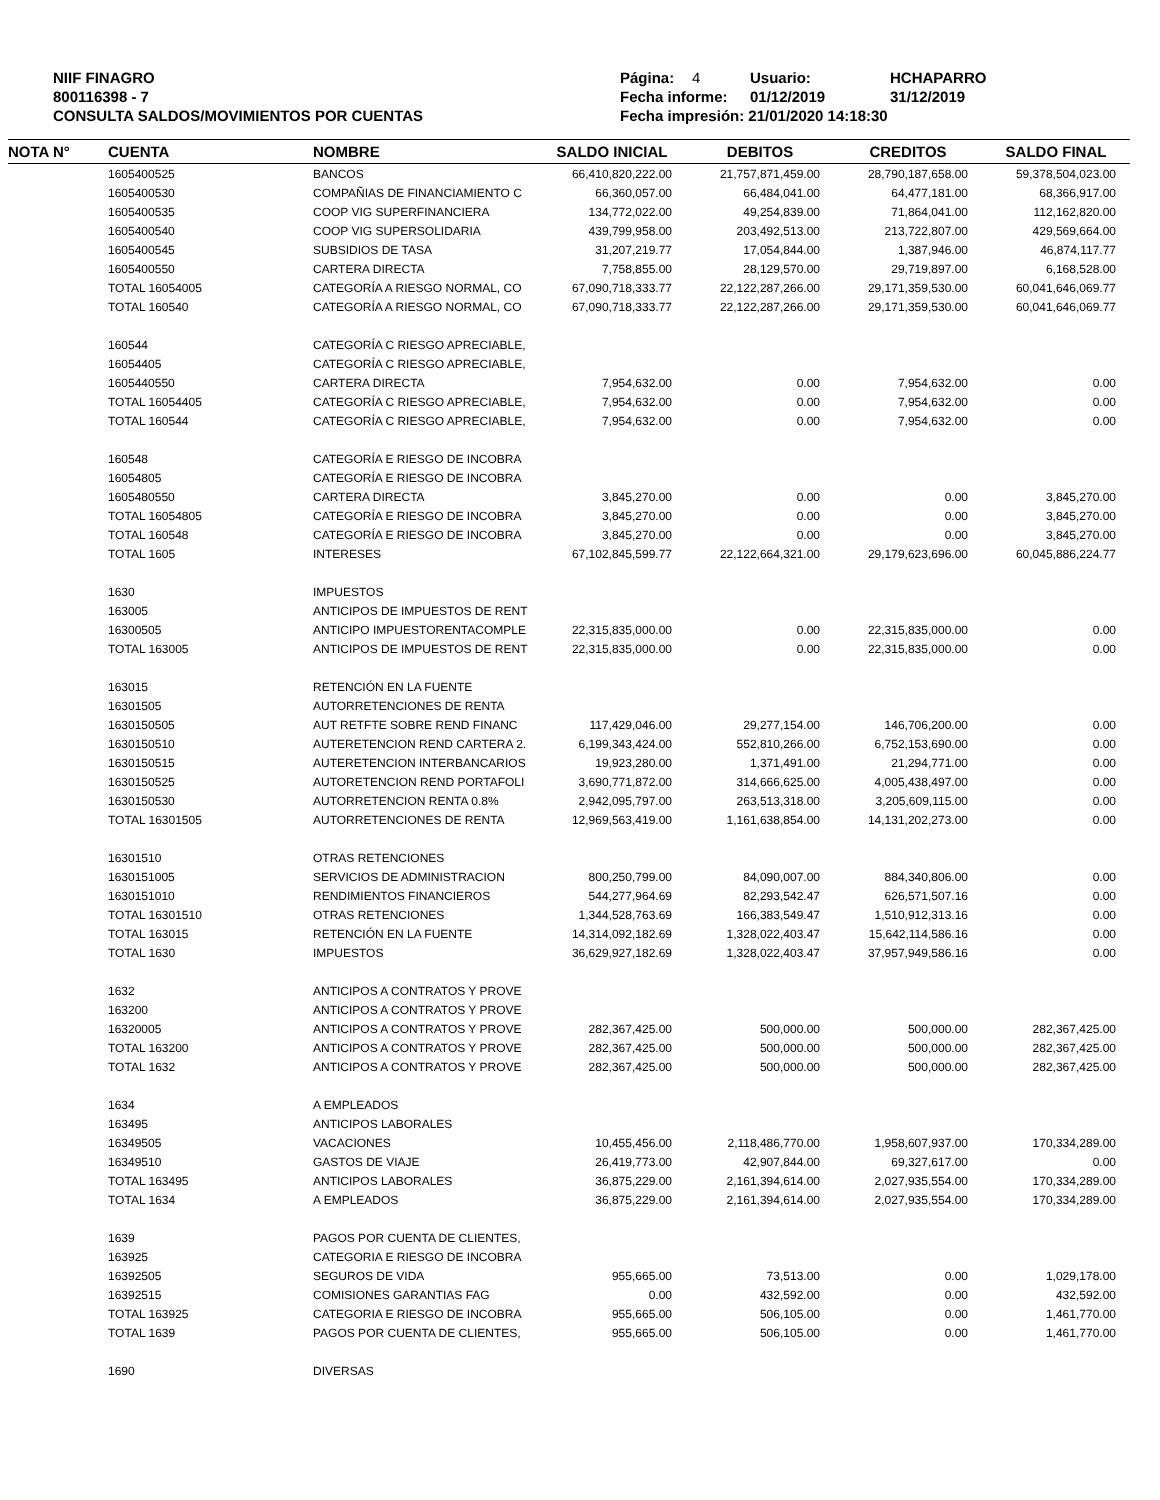NIIF FINAGRO
800116398 - 7
CONSULTA SALDOS/MOVIMIENTOS POR CUENTAS
Página: 4 Usuario: HCHAPARRO
Fecha informe: 01/12/2019 31/12/2019
Fecha impresión: 21/01/2020 14:18:30
| NOTA N° | CUENTA | NOMBRE | SALDO INICIAL | DEBITOS | CREDITOS | SALDO FINAL |
| --- | --- | --- | --- | --- | --- | --- |
| | 1605400525 | BANCOS | 66,410,820,222.00 | 21,757,871,459.00 | 28,790,187,658.00 | 59,378,504,023.00 |
| | 1605400530 | COMPAÑIAS DE FINANCIAMIENTO C | 66,360,057.00 | 66,484,041.00 | 64,477,181.00 | 68,366,917.00 |
| | 1605400535 | COOP VIG SUPERFINANCIERA | 134,772,022.00 | 49,254,839.00 | 71,864,041.00 | 112,162,820.00 |
| | 1605400540 | COOP VIG SUPERSOLIDARIA | 439,799,958.00 | 203,492,513.00 | 213,722,807.00 | 429,569,664.00 |
| | 1605400545 | SUBSIDIOS DE TASA | 31,207,219.77 | 17,054,844.00 | 1,387,946.00 | 46,874,117.77 |
| | 1605400550 | CARTERA DIRECTA | 7,758,855.00 | 28,129,570.00 | 29,719,897.00 | 6,168,528.00 |
| | TOTAL 16054005 | CATEGORÍA A RIESGO NORMAL, CO | 67,090,718,333.77 | 22,122,287,266.00 | 29,171,359,530.00 | 60,041,646,069.77 |
| | TOTAL 160540 | CATEGORÍA A RIESGO NORMAL, CO | 67,090,718,333.77 | 22,122,287,266.00 | 29,171,359,530.00 | 60,041,646,069.77 |
| | 160544 | CATEGORÍA C RIESGO APRECIABLE, | | | | |
| | 16054405 | CATEGORÍA C RIESGO APRECIABLE, | | | | |
| | 1605440550 | CARTERA DIRECTA | 7,954,632.00 | 0.00 | 7,954,632.00 | 0.00 |
| | TOTAL 16054405 | CATEGORÍA C RIESGO APRECIABLE, | 7,954,632.00 | 0.00 | 7,954,632.00 | 0.00 |
| | TOTAL 160544 | CATEGORÍA C RIESGO APRECIABLE, | 7,954,632.00 | 0.00 | 7,954,632.00 | 0.00 |
| | 160548 | CATEGORÍA E RIESGO DE INCOBRA | | | | |
| | 16054805 | CATEGORÍA E RIESGO DE INCOBRA | | | | |
| | 1605480550 | CARTERA DIRECTA | 3,845,270.00 | 0.00 | 0.00 | 3,845,270.00 |
| | TOTAL 16054805 | CATEGORÍA E RIESGO DE INCOBRA | 3,845,270.00 | 0.00 | 0.00 | 3,845,270.00 |
| | TOTAL 160548 | CATEGORÍA E RIESGO DE INCOBRA | 3,845,270.00 | 0.00 | 0.00 | 3,845,270.00 |
| | TOTAL 1605 | INTERESES | 67,102,845,599.77 | 22,122,664,321.00 | 29,179,623,696.00 | 60,045,886,224.77 |
| | 1630 | IMPUESTOS | | | | |
| | 163005 | ANTICIPOS DE IMPUESTOS DE RENT | | | | |
| | 16300505 | ANTICIPO IMPUESTORENTACOMPLE | 22,315,835,000.00 | 0.00 | 22,315,835,000.00 | 0.00 |
| | TOTAL 163005 | ANTICIPOS DE IMPUESTOS DE RENT | 22,315,835,000.00 | 0.00 | 22,315,835,000.00 | 0.00 |
| | 163015 | RETENCIÓN EN LA FUENTE | | | | |
| | 16301505 | AUTORRETENCIONES DE RENTA | | | | |
| | 1630150505 | AUT RETFTE SOBRE REND FINANC | 117,429,046.00 | 29,277,154.00 | 146,706,200.00 | 0.00 |
| | 1630150510 | AUTERETENCION REND CARTERA 2. | 6,199,343,424.00 | 552,810,266.00 | 6,752,153,690.00 | 0.00 |
| | 1630150515 | AUTERETENCION INTERBANCARIOS | 19,923,280.00 | 1,371,491.00 | 21,294,771.00 | 0.00 |
| | 1630150525 | AUTORETENCION REND PORTAFOLI | 3,690,771,872.00 | 314,666,625.00 | 4,005,438,497.00 | 0.00 |
| | 1630150530 | AUTORRETENCION RENTA 0.8% | 2,942,095,797.00 | 263,513,318.00 | 3,205,609,115.00 | 0.00 |
| | TOTAL 16301505 | AUTORRETENCIONES DE RENTA | 12,969,563,419.00 | 1,161,638,854.00 | 14,131,202,273.00 | 0.00 |
| | 16301510 | OTRAS RETENCIONES | | | | |
| | 1630151005 | SERVICIOS DE ADMINISTRACION | 800,250,799.00 | 84,090,007.00 | 884,340,806.00 | 0.00 |
| | 1630151010 | RENDIMIENTOS FINANCIEROS | 544,277,964.69 | 82,293,542.47 | 626,571,507.16 | 0.00 |
| | TOTAL 16301510 | OTRAS RETENCIONES | 1,344,528,763.69 | 166,383,549.47 | 1,510,912,313.16 | 0.00 |
| | TOTAL 163015 | RETENCIÓN EN LA FUENTE | 14,314,092,182.69 | 1,328,022,403.47 | 15,642,114,586.16 | 0.00 |
| | TOTAL 1630 | IMPUESTOS | 36,629,927,182.69 | 1,328,022,403.47 | 37,957,949,586.16 | 0.00 |
| | 1632 | ANTICIPOS A CONTRATOS Y PROVE | | | | |
| | 163200 | ANTICIPOS A CONTRATOS Y PROVE | | | | |
| | 16320005 | ANTICIPOS A CONTRATOS Y PROVE | 282,367,425.00 | 500,000.00 | 500,000.00 | 282,367,425.00 |
| | TOTAL 163200 | ANTICIPOS A CONTRATOS Y PROVE | 282,367,425.00 | 500,000.00 | 500,000.00 | 282,367,425.00 |
| | TOTAL 1632 | ANTICIPOS A CONTRATOS Y PROVE | 282,367,425.00 | 500,000.00 | 500,000.00 | 282,367,425.00 |
| | 1634 | A EMPLEADOS | | | | |
| | 163495 | ANTICIPOS LABORALES | | | | |
| | 16349505 | VACACIONES | 10,455,456.00 | 2,118,486,770.00 | 1,958,607,937.00 | 170,334,289.00 |
| | 16349510 | GASTOS DE VIAJE | 26,419,773.00 | 42,907,844.00 | 69,327,617.00 | 0.00 |
| | TOTAL 163495 | ANTICIPOS LABORALES | 36,875,229.00 | 2,161,394,614.00 | 2,027,935,554.00 | 170,334,289.00 |
| | TOTAL 1634 | A EMPLEADOS | 36,875,229.00 | 2,161,394,614.00 | 2,027,935,554.00 | 170,334,289.00 |
| | 1639 | PAGOS POR CUENTA DE CLIENTES, | | | | |
| | 163925 | CATEGORIA E RIESGO DE INCOBRA | | | | |
| | 16392505 | SEGUROS DE VIDA | 955,665.00 | 73,513.00 | 0.00 | 1,029,178.00 |
| | 16392515 | COMISIONES GARANTIAS FAG | 0.00 | 432,592.00 | 0.00 | 432,592.00 |
| | TOTAL 163925 | CATEGORIA E RIESGO DE INCOBRA | 955,665.00 | 506,105.00 | 0.00 | 1,461,770.00 |
| | TOTAL 1639 | PAGOS POR CUENTA DE CLIENTES, | 955,665.00 | 506,105.00 | 0.00 | 1,461,770.00 |
| | 1690 | DIVERSAS | | | | |